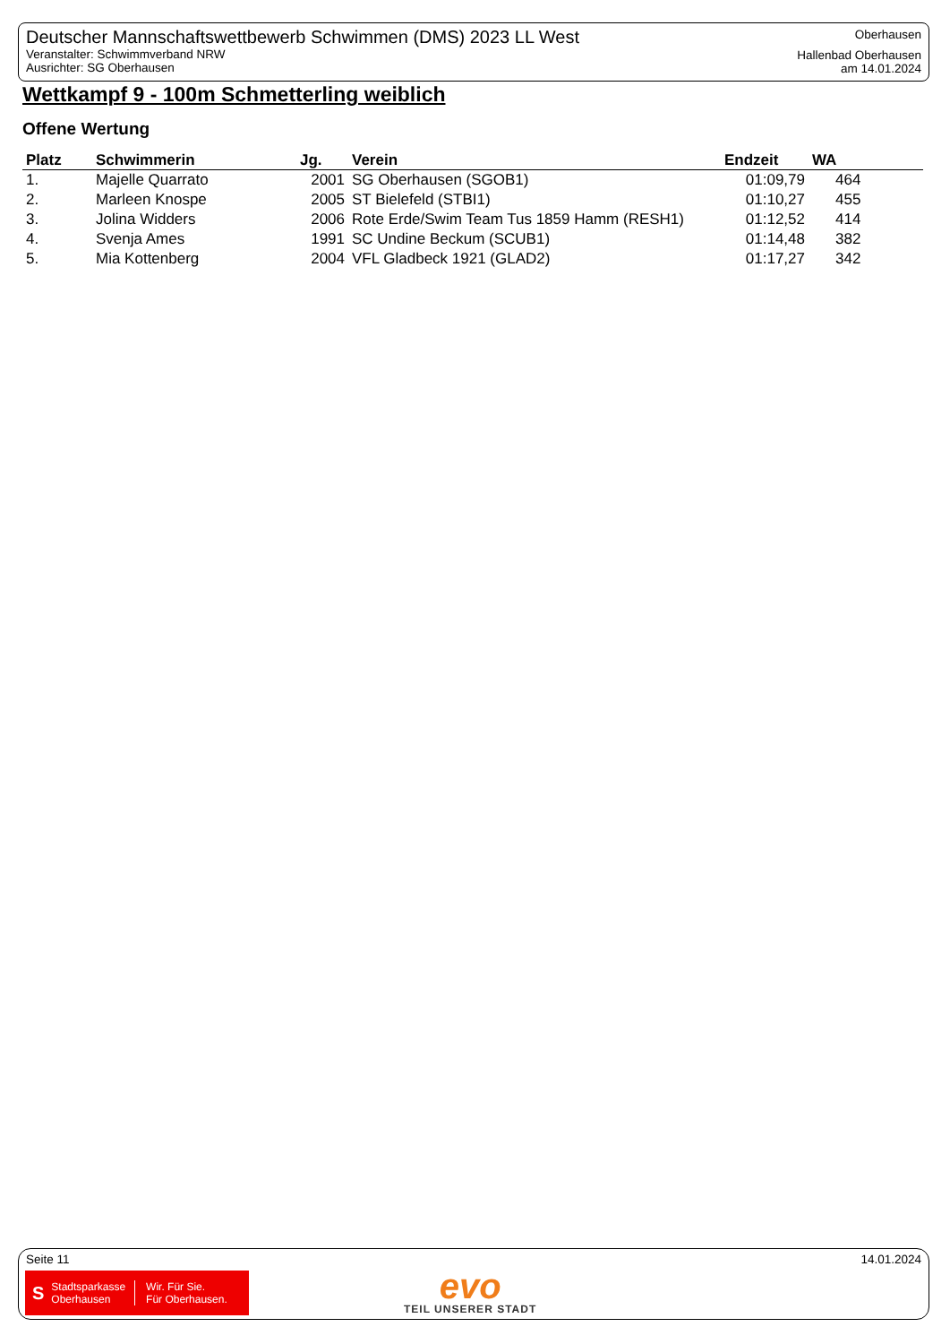Deutscher Mannschaftswettbewerb Schwimmen (DMS) 2023 LL West
Veranstalter: Schwimmverband NRW
Ausrichter: SG Oberhausen
Oberhausen
Hallenbad Oberhausen
am 14.01.2024
Wettkampf 9 - 100m Schmetterling weiblich
Offene Wertung
| Platz | Schwimmerin | Jg. | Verein | Endzeit | WA |
| --- | --- | --- | --- | --- | --- |
| 1. | Majelle Quarrato | 2001 | SG Oberhausen (SGOB1) | 01:09,79 | 464 |
| 2. | Marleen Knospe | 2005 | ST Bielefeld (STBI1) | 01:10,27 | 455 |
| 3. | Jolina Widders | 2006 | Rote Erde/Swim Team Tus 1859 Hamm (RESH1) | 01:12,52 | 414 |
| 4. | Svenja Ames | 1991 | SC Undine Beckum (SCUB1) | 01:14,48 | 382 |
| 5. | Mia Kottenberg | 2004 | VFL Gladbeck 1921 (GLAD2) | 01:17,27 | 342 |
Seite 11 14.01.2024
S Stadtsparkasse
Oberhausen Wir. Für Sie.
Für Oberhausen.
evo
TEIL UNSERER STADT